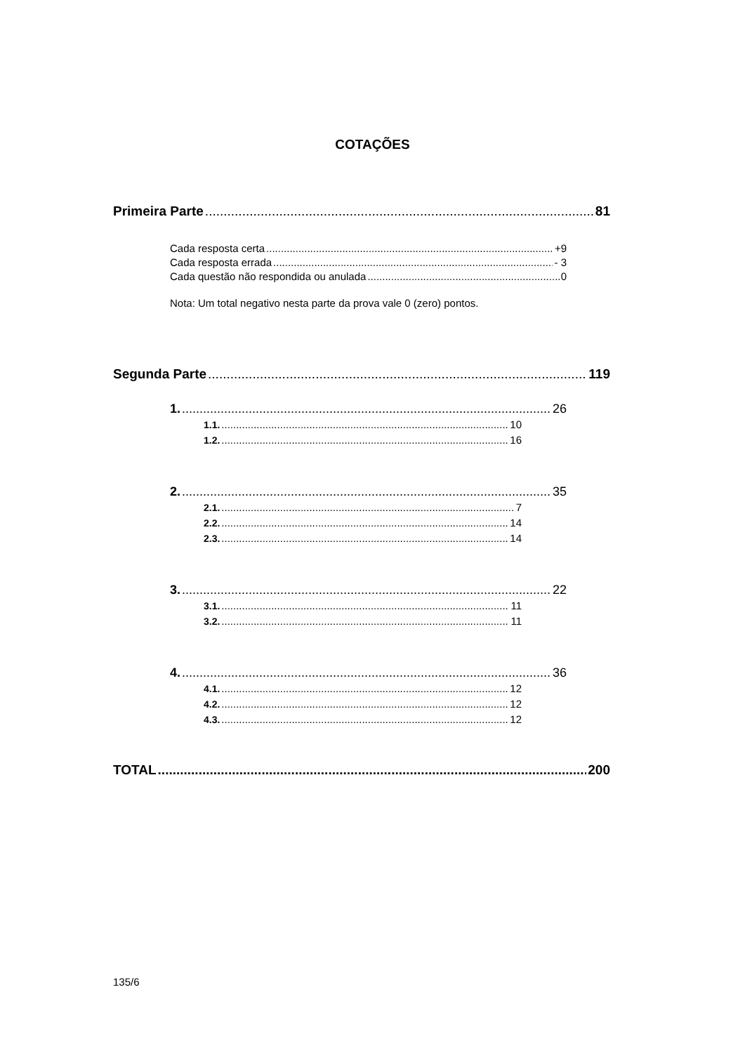COTAÇÕES
Primeira Parte 81
Cada resposta certa +9
Cada resposta errada - 3
Cada questão não respondida ou anulada 0
Nota: Um total negativo nesta parte da prova vale 0 (zero) pontos.
Segunda Parte 119
1. 26
1.1. 10
1.2. 16
2. 35
2.1. 7
2.2. 14
2.3. 14
3. 22
3.1. 11
3.2. 11
4. 36
4.1. 12
4.2. 12
4.3. 12
TOTAL 200
135/6